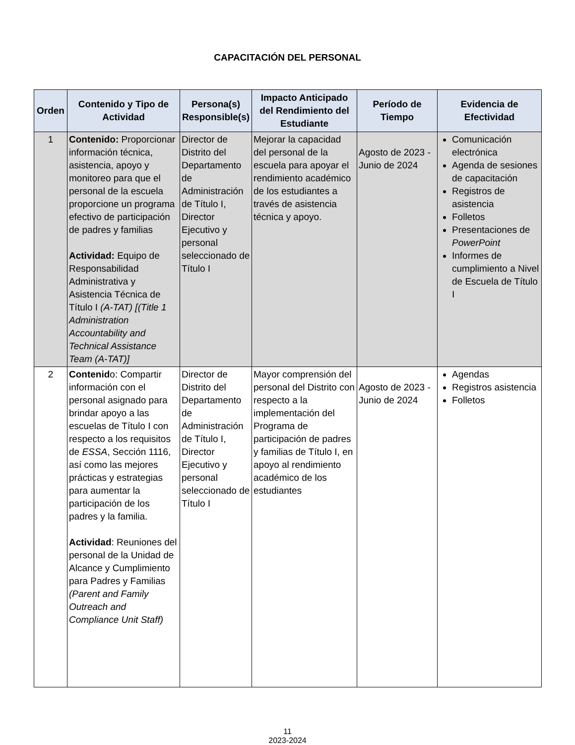CAPACITACIÓN DEL PERSONAL
| Orden | Contenido y Tipo de Actividad | Persona(s) Responsible(s) | Impacto Anticipado del Rendimiento del Estudiante | Período de Tiempo | Evidencia de Efectividad |
| --- | --- | --- | --- | --- | --- |
| 1 | Contenido: Proporcionar información técnica, asistencia, apoyo y monitoreo para que el personal de la escuela proporcione un programa efectivo de participación de padres y familias Actividad: Equipo de Responsabilidad Administrativa y Asistencia Técnica de Título I (A-TAT) [(Title 1 Administration Accountability and Technical Assistance Team (A-TAT)] | Director de Distrito del Departamento de Administración de Título I, Director Ejecutivo y personal seleccionado de Título I | Mejorar la capacidad del personal de la escuela para apoyar el rendimiento académico de los estudiantes a través de asistencia técnica y apoyo. | Agosto de 2023 - Junio de 2024 | Comunicación electrónica Agenda de sesiones de capacitación Registros de asistencia Folletos Presentaciones de PowerPoint Informes de cumplimiento a Nivel de Escuela de Título I |
| 2 | Contenid o: Compartir información con el personal asignado para brindar apoyo a las escuelas de Título I con respecto a los requisitos de ESSA , Sección 1116, así como las mejores prácticas y estrategias para aumentar la participación de los padres y la familia. Actividad : Reuniones del personal de la Unidad de Alcance y Cumplimiento para Padres y Familias (Parent and Family Outreach and Compliance Unit Staff) | Director de Distrito del Departamento de Administración de Título I, Director Ejecutivo y personal seleccionado de Título I | Mayor comprensión del personal del Distrito con respecto a la implementación del Programa de participación de padres y familias de Título I, en apoyo al rendimiento académico de los estudiantes | Agosto de 2023 - Junio de 2024 | Agendas Registros asistencia Folletos |
11
2023-2024